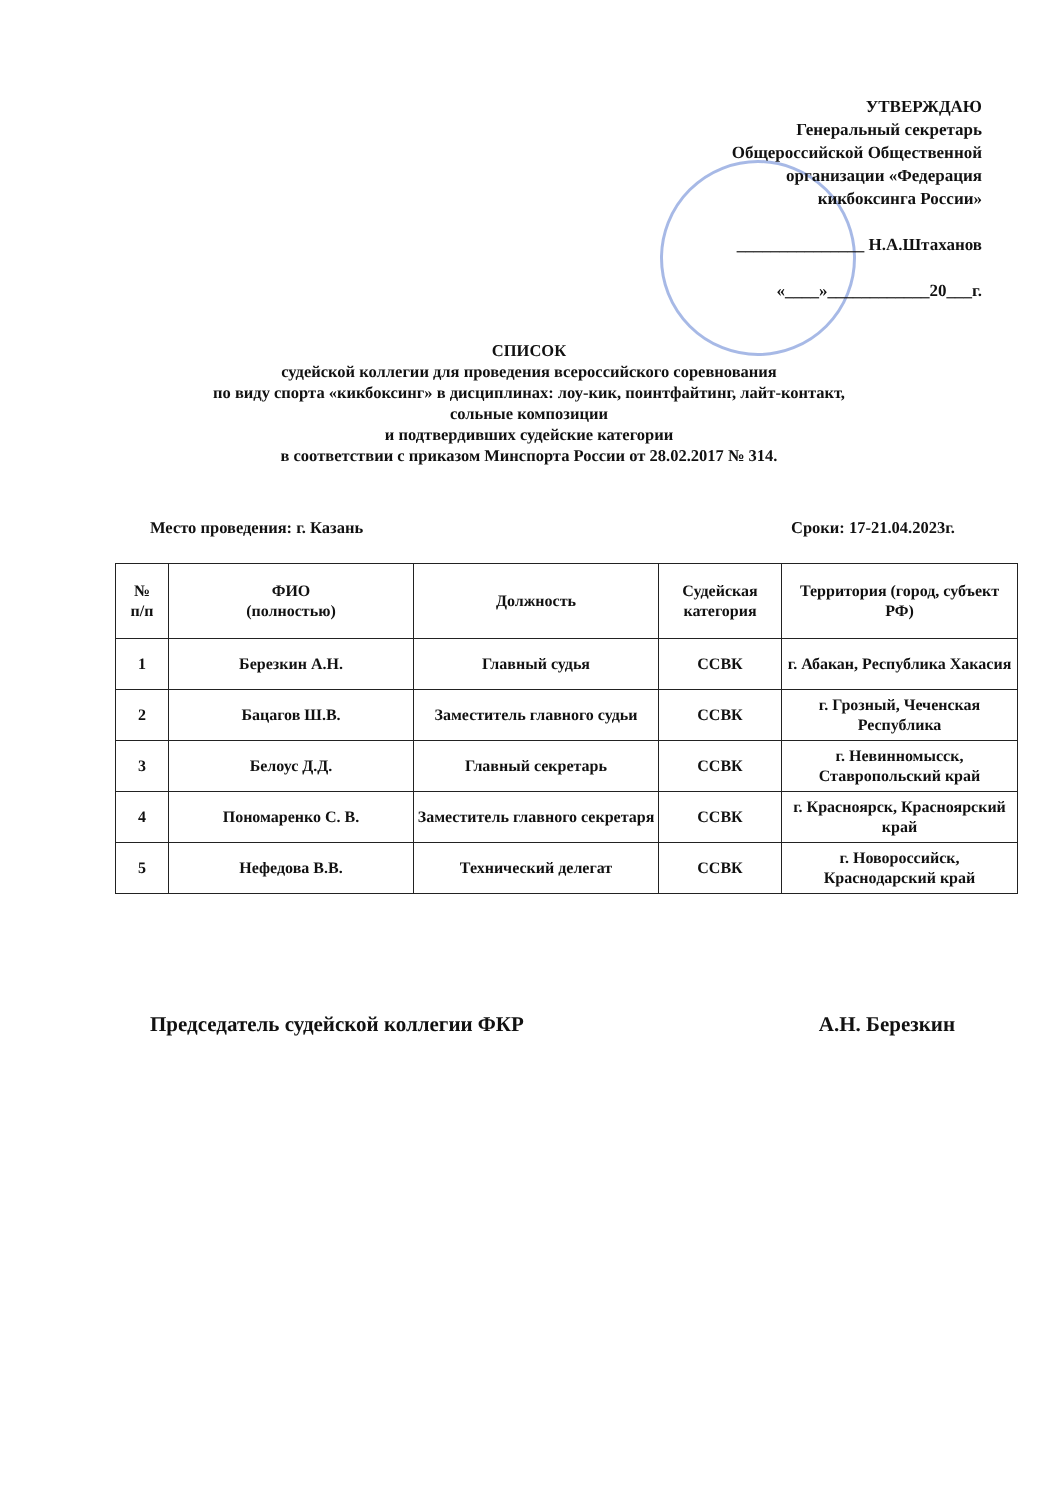УТВЕРЖДАЮ
Генеральный секретарь
Общероссийской Общественной
организации «Федерация
кикбоксинга России»
_______________ Н.А.Штаханов
«____»____________20___г.
СПИСОК
судейской коллегии для проведения всероссийского соревнования
по виду спорта «кикбоксинг» в дисциплинах: лоу-кик, поинтфайтинг, лайт-контакт,
сольные композиции
и подтвердивших судейские категории
в соответствии с приказом Минспорта России от 28.02.2017 № 314.
Место проведения: г. Казань Сроки: 17-21.04.2023г.
| № п/п | ФИО (полностью) | Должность | Судейская категория | Территория (город, субъект РФ) |
| --- | --- | --- | --- | --- |
| 1 | Березкин А.Н. | Главный судья | ССВК | г. Абакан, Республика Хакасия |
| 2 | Бацагов Ш.В. | Заместитель главного судьи | ССВК | г. Грозный, Чеченская Республика |
| 3 | Белоус Д.Д. | Главный секретарь | ССВК | г. Невинномысск, Ставропольский край |
| 4 | Пономаренко С. В. | Заместитель главного секретаря | ССВК | г. Красноярск, Красноярский край |
| 5 | Нефедова В.В. | Технический делегат | ССВК | г. Новороссийск, Краснодарский край |
Председатель судейской коллегии ФКР А.Н. Березкин